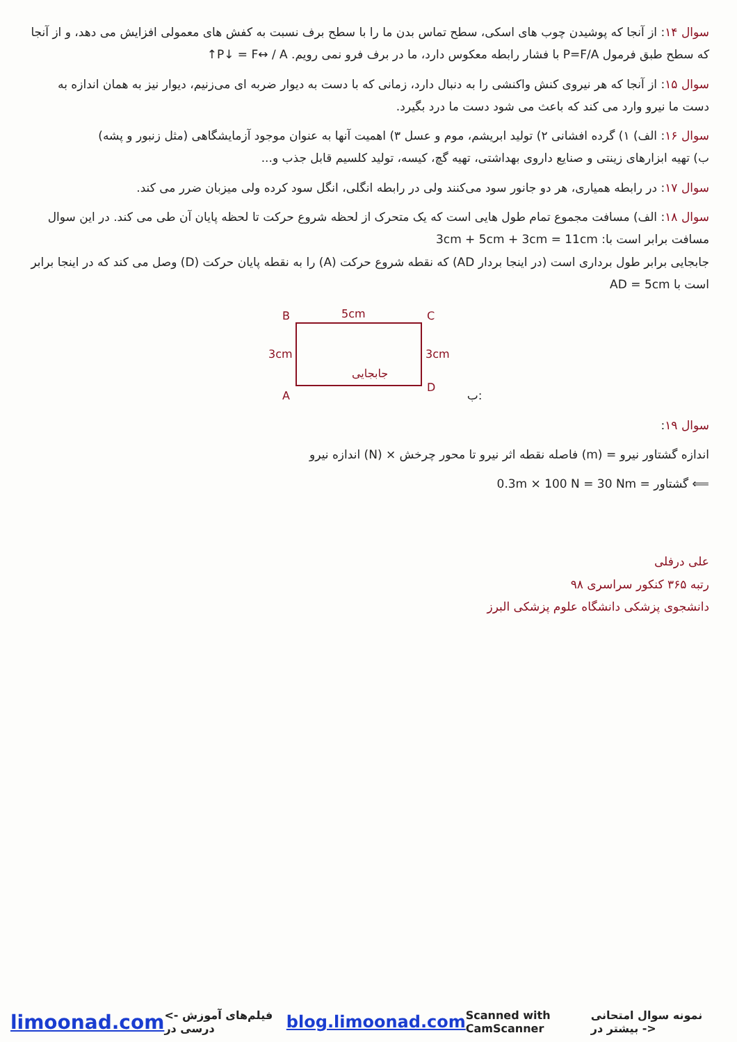سوال ۱۴: از آنجا که پوشیدن چوب های اسکی، سطح تماس بدن ما را با سطح برف نسبت به کفش های معمولی افزایش می دهد، و از آنجا که سطح طبق فرمول P=F/A با فشار رابطه معکوس دارد، ما در برف فرو نمی رویم. P↓ = F↔ / A↑
سوال ۱۵: از آنجا که هر نیروی کنش واکنشی را به دنبال دارد، زمانی که با دست به دیوار ضربه ای می‌زنیم، دیوار نیز به همان اندازه به دست ما نیرو وارد می کند که باعث می شود دست ما درد بگیرد.
سوال ۱۶: الف) ۱) گرده افشانی ۲) تولید ابریشم، موم و عسل ۳) اهمیت آنها به عنوان موجود آزمایشگاهی (مثل زنبور و پشه)
ب) تهیه ابزارهای زینتی و صنایع داروی بهداشتی، تهیه گچ، کیسه، تولید کلسیم قابل جذب و...
سوال ۱۷: در رابطه همیاری، هر دو جانور سود می‌کنند ولی در رابطه انگلی، انگل سود کرده ولی میزبان ضرر می کند.
سوال ۱۸: الف) مسافت مجموع تمام طول هایی است که یک متحرک از لحظه شروع حرکت تا لحظه پایان آن طی می کند. در این سوال مسافت برابر است با: 3cm + 5cm + 3cm = 11cm
جابجایی برابر طول برداری است (در اینجا بردار AD) که نقطه شروع حرکت (A) را به نقطه پایان حرکت (D) وصل می کند که در اینجا برابر است با AD = 5cm
B
5cm
C
3cm
3cm
A
D
جابجایی
ب:
سوال ۱۹:
اندازه گشتاور نیرو = (m) فاصله نقطه اثر نیرو تا محور چرخش × (N) اندازه نیرو
⟸ گشتاور = 0.3m × 100 N = 30 Nm
علی درفلی
رتبه ۳۶۵ کنکور سراسری ۹۸
دانشجوی پزشکی دانشگاه علوم پزشکی البرز
limoonad.com <- فیلم‌های آموزش درسی در blog.limoonad.com Scanned with CamScanner نمونه سوال امتحانی بیشتر در ->